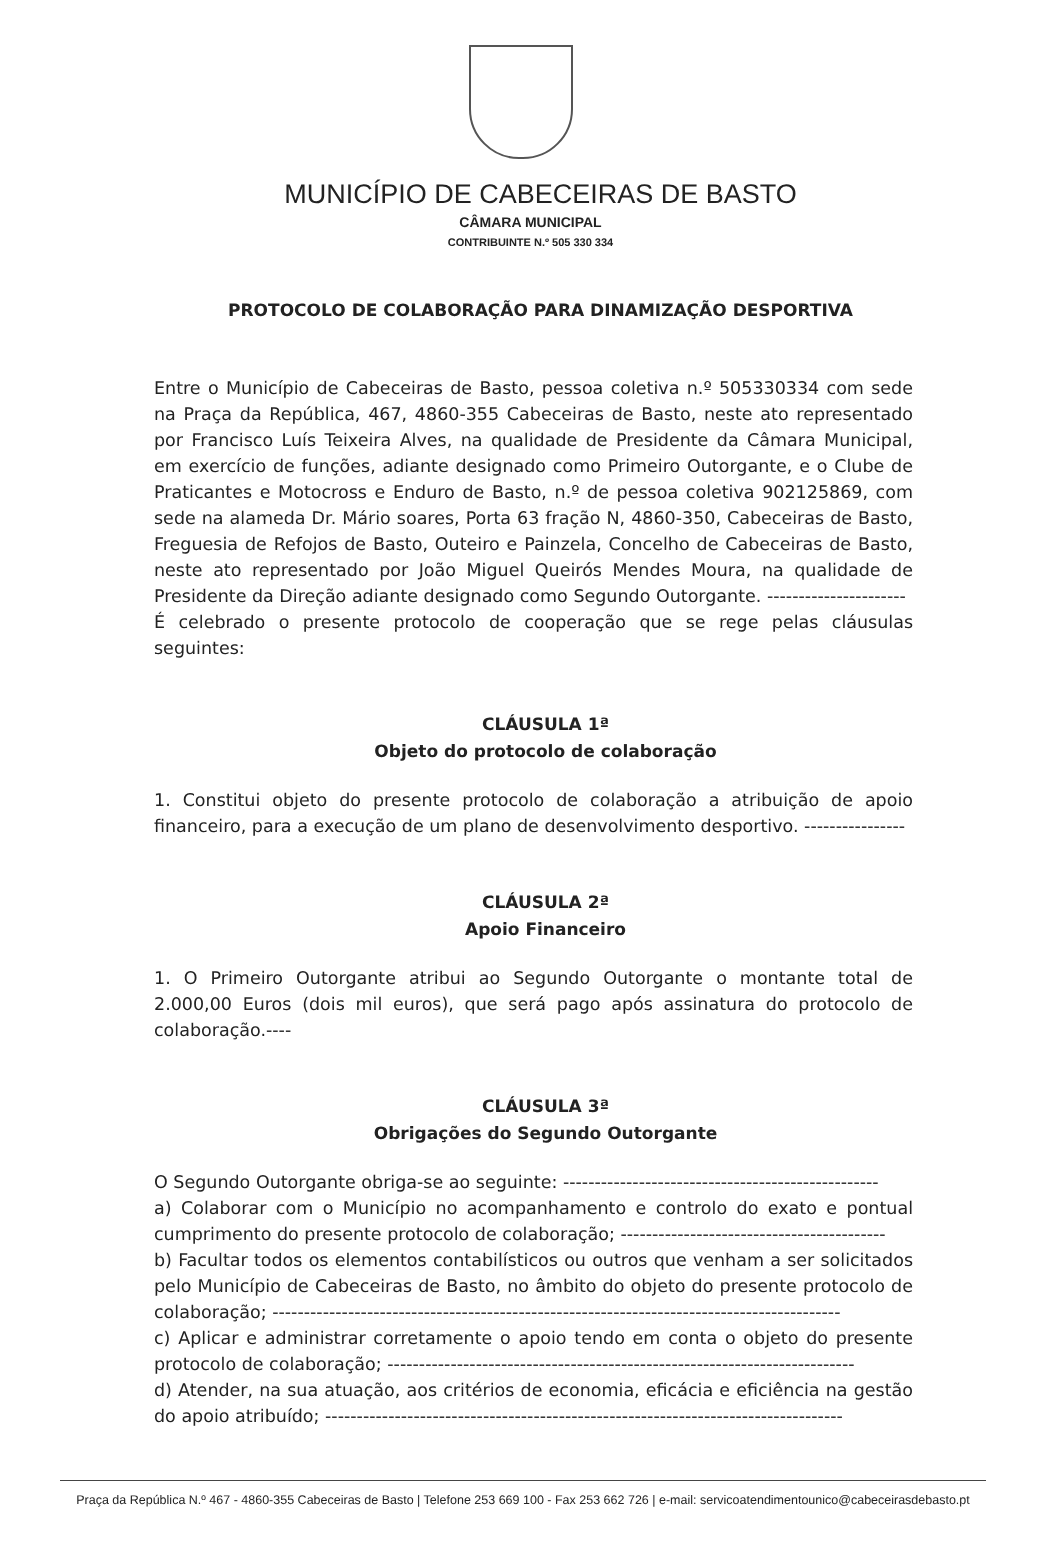MUNICÍPIO DE CABECEIRAS DE BASTO
CÂMARA MUNICIPAL
CONTRIBUINTE N.º 505 330 334
PROTOCOLO DE COLABORAÇÃO PARA DINAMIZAÇÃO DESPORTIVA
Entre o Município de Cabeceiras de Basto, pessoa coletiva n.º 505330334 com sede na Praça da República, 467, 4860-355 Cabeceiras de Basto, neste ato representado por Francisco Luís Teixeira Alves, na qualidade de Presidente da Câmara Municipal, em exercício de funções, adiante designado como Primeiro Outorgante, e o Clube de Praticantes e Motocross e Enduro de Basto, n.º de pessoa coletiva 902125869, com sede na alameda Dr. Mário soares, Porta 63 fração N, 4860-350, Cabeceiras de Basto, Freguesia de Refojos de Basto, Outeiro e Painzela, Concelho de Cabeceiras de Basto, neste ato representado por João Miguel Queirós Mendes Moura, na qualidade de Presidente da Direção adiante designado como Segundo Outorgante. ----------------------
É celebrado o presente protocolo de cooperação que se rege pelas cláusulas seguintes:
CLÁUSULA 1ª
Objeto do protocolo de colaboração
1. Constitui objeto do presente protocolo de colaboração a atribuição de apoio financeiro, para a execução de um plano de desenvolvimento desportivo. ----------------
CLÁUSULA 2ª
Apoio Financeiro
1. O Primeiro Outorgante atribui ao Segundo Outorgante o montante total de 2.000,00 Euros (dois mil euros), que será pago após assinatura do protocolo de colaboração.----
CLÁUSULA 3ª
Obrigações do Segundo Outorgante
O Segundo Outorgante obriga-se ao seguinte: --------------------------------------------------
a) Colaborar com o Município no acompanhamento e controlo do exato e pontual cumprimento do presente protocolo de colaboração; ------------------------------------------
b) Facultar todos os elementos contabilísticos ou outros que venham a ser solicitados pelo Município de Cabeceiras de Basto, no âmbito do objeto do presente protocolo de colaboração; ------------------------------------------------------------------------------------------
c) Aplicar e administrar corretamente o apoio tendo em conta o objeto do presente protocolo de colaboração; --------------------------------------------------------------------------
d) Atender, na sua atuação, aos critérios de economia, eficácia e eficiência na gestão do apoio atribuído; ----------------------------------------------------------------------------------
Praça da República N.º 467 - 4860-355 Cabeceiras de Basto | Telefone 253 669 100 - Fax 253 662 726 | e-mail: servicoatendimentounico@cabeceirasdebasto.pt